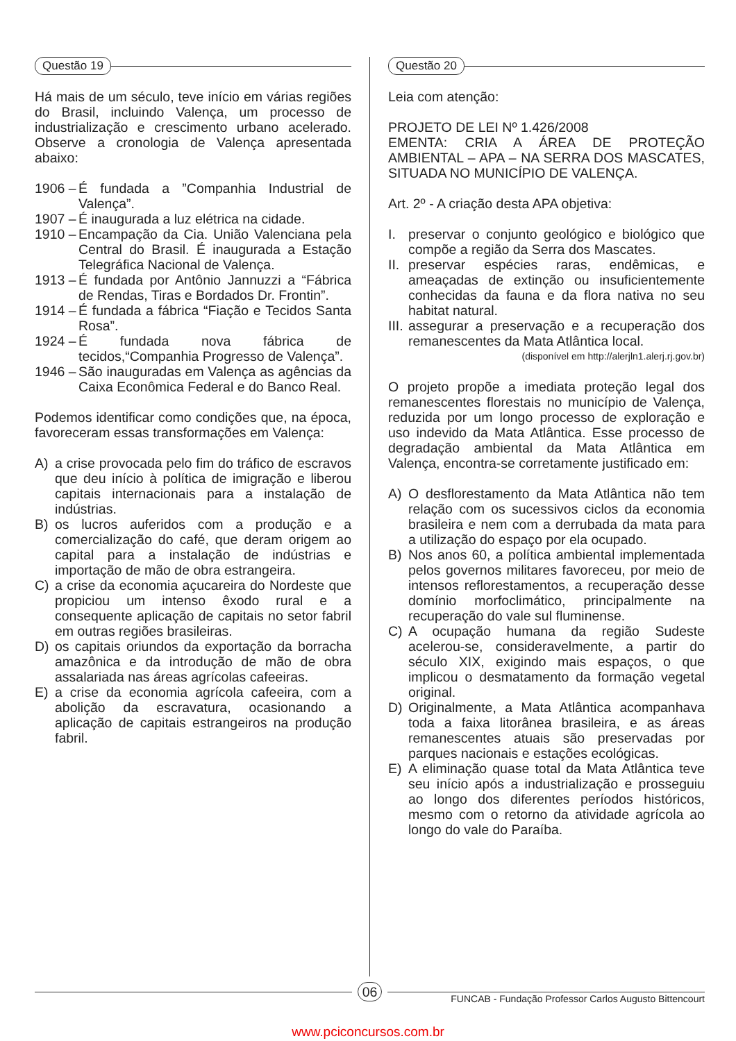Questão 19
Há mais de um século, teve início em várias regiões do Brasil, incluindo Valença, um processo de industrialização e crescimento urbano acelerado. Observe a cronologia de Valença apresentada abaixo:
1906 – É fundada a ”Companhia Industrial de Valença”.
1907 – É inaugurada a luz elétrica na cidade.
1910 – Encampação da Cia. União Valenciana pela Central do Brasil. É inaugurada a Estação Telegráfica Nacional de Valença.
1913 – É fundada por Antônio Jannuzzi a “Fábrica de Rendas, Tiras e Bordados Dr. Frontin”.
1914 – É fundada a fábrica “Fiação e Tecidos Santa Rosa”.
1924 – É fundada nova fábrica de tecidos,“Companhia Progresso de Valença”.
1946 – São inauguradas em Valença as agências da Caixa Econômica Federal e do Banco Real.
Podemos identificar como condições que, na época, favoreceram essas transformações em Valença:
A) a crise provocada pelo fim do tráfico de escravos que deu início à política de imigração e liberou capitais internacionais para a instalação de indústrias.
B) os lucros auferidos com a produção e a comercialização do café, que deram origem ao capital para a instalação de indústrias e importação de mão de obra estrangeira.
C) a crise da economia açucareira do Nordeste que propiciou um intenso êxodo rural e a consequente aplicação de capitais no setor fabril em outras regiões brasileiras.
D) os capitais oriundos da exportação da borracha amazônica e da introdução de mão de obra assalariada nas áreas agrícolas cafeeiras.
E) a crise da economia agrícola cafeeira, com a abolição da escravatura, ocasionando a aplicação de capitais estrangeiros na produção fabril.
Questão 20
Leia com atenção:
PROJETO DE LEI Nº 1.426/2008
EMENTA: CRIA A ÁREA DE PROTEÇÃO AMBIENTAL – APA – NA SERRA DOS MASCATES, SITUADA NO MUNICÍPIO DE VALENÇA.
Art. 2º - A criação desta APA objetiva:
I. preservar o conjunto geológico e biológico que compõe a região da Serra dos Mascates.
II. preservar espécies raras, endêmicas, e ameaçadas de extinção ou insuficientemente conhecidas da fauna e da flora nativa no seu habitat natural.
III. assegurar a preservação e a recuperação dos remanescentes da Mata Atlântica local.
(disponível em http://alerjln1.alerj.rj.gov.br)
O projeto propõe a imediata proteção legal dos remanescentes florestais no município de Valença, reduzida por um longo processo de exploração e uso indevido da Mata Atlântica. Esse processo de degradação ambiental da Mata Atlântica em Valença, encontra-se corretamente justificado em:
A) O desflorestamento da Mata Atlântica não tem relação com os sucessivos ciclos da economia brasileira e nem com a derrubada da mata para a utilização do espaço por ela ocupado.
B) Nos anos 60, a política ambiental implementada pelos governos militares favoreceu, por meio de intensos reflorestamentos, a recuperação desse domínio morfoclimático, principalmente na recuperação do vale sul fluminense.
C) A ocupação humana da região Sudeste acelerou-se, consideravelmente, a partir do século XIX, exigindo mais espaços, o que implicou o desmatamento da formação vegetal original.
D) Originalmente, a Mata Atlântica acompanhava toda a faixa litorânea brasileira, e as áreas remanescentes atuais são preservadas por parques nacionais e estações ecológicas.
E) A eliminação quase total da Mata Atlântica teve seu início após a industrialização e prosseguiu ao longo dos diferentes períodos históricos, mesmo com o retorno da atividade agrícola ao longo do vale do Paraíba.
06
FUNCAB - Fundação Professor Carlos Augusto Bittencourt
www.pciconcursos.com.br